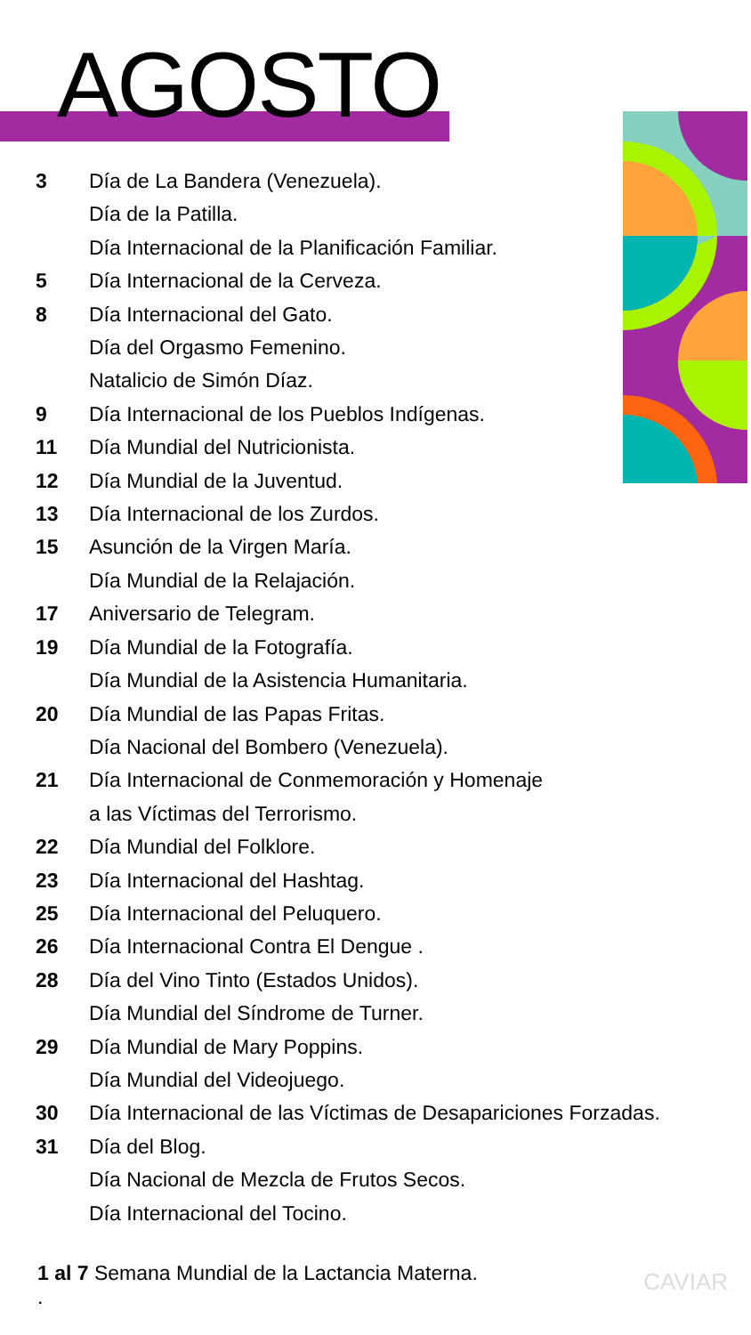AGOSTO
| 3 | Día de La Bandera (Venezuela). |
| | Día de la Patilla. |
| | Día Internacional de la Planificación Familiar. |
| 5 | Día Internacional de la Cerveza. |
| 8 | Día Internacional del Gato. |
| | Día del Orgasmo Femenino. |
| | Natalicio de Simón Díaz. |
| 9 | Día Internacional de los Pueblos Indígenas. |
| 11 | Día Mundial del Nutricionista. |
| 12 | Día Mundial de la Juventud. |
| 13 | Día Internacional de los Zurdos. |
| 15 | Asunción de la Virgen María. |
| | Día Mundial de la Relajación. |
| 17 | Aniversario de Telegram. |
| 19 | Día Mundial de la Fotografía. |
| | Día Mundial de la Asistencia Humanitaria. |
| 20 | Día Mundial de las Papas Fritas. |
| | Día Nacional del Bombero (Venezuela). |
| 21 | Día Internacional de Conmemoración y Homenaje a las Víctimas del Terrorismo. |
| 22 | Día Mundial del Folklore. |
| 23 | Día Internacional del Hashtag. |
| 25 | Día Internacional del Peluquero. |
| 26 | Día Internacional Contra El Dengue . |
| 28 | Día del Vino Tinto (Estados Unidos). |
| | Día Mundial del Síndrome de Turner. |
| 29 | Día Mundial de Mary Poppins. |
| | Día Mundial del Videojuego. |
| 30 | Día Internacional de las Víctimas de Desapariciones Forzadas. |
| 31 | Día del Blog. |
| | Día Nacional de Mezcla de Frutos Secos. |
| | Día Internacional del Tocino. |
1 al 7 Semana Mundial de la Lactancia Materna.
.
CAVIAR